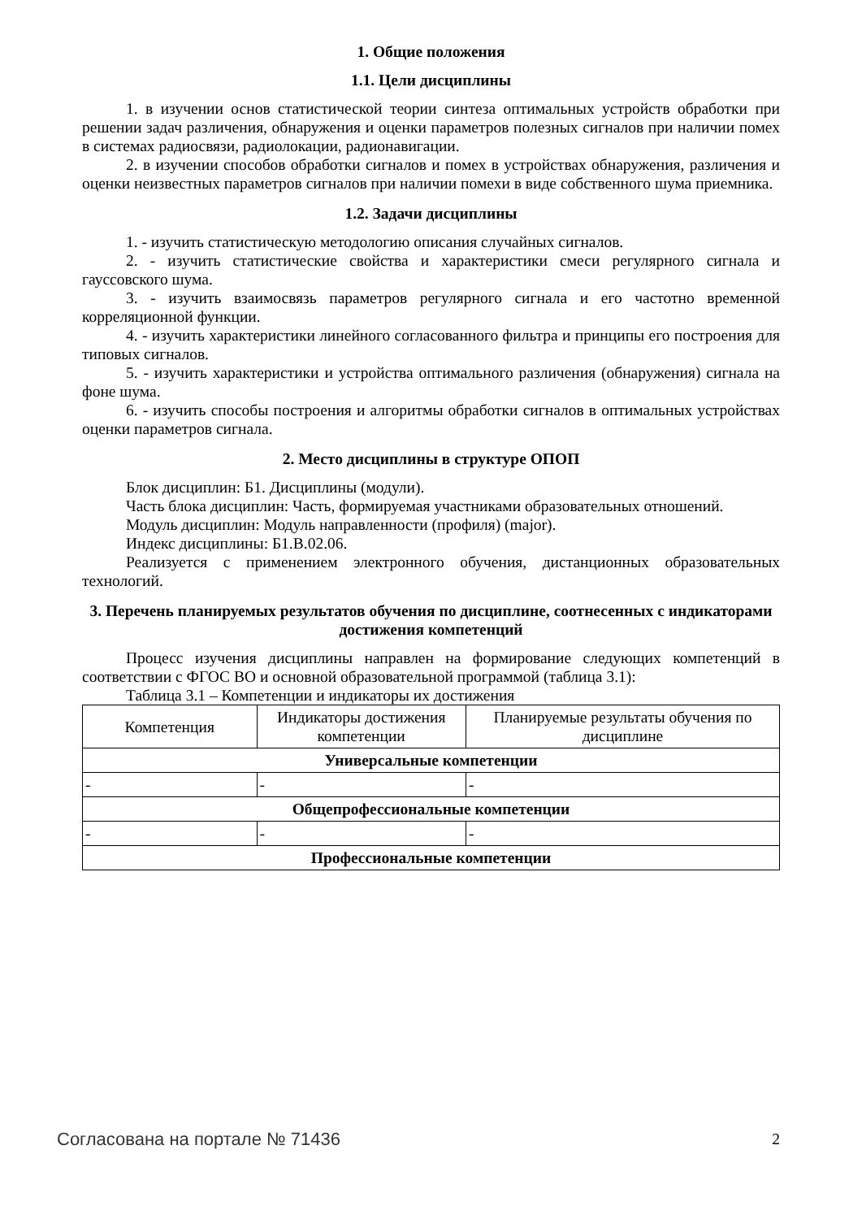1. Общие положения
1.1. Цели дисциплины
1. в изучении основ статистической теории синтеза оптимальных устройств обработки при решении задач различения, обнаружения и оценки параметров полезных сигналов при наличии помех в системах радиосвязи, радиолокации, радионавигации.
2. в изучении способов обработки сигналов и помех в устройствах обнаружения, различения и оценки неизвестных параметров сигналов при наличии помехи в виде собственного шума приемника.
1.2. Задачи дисциплины
1. - изучить статистическую методологию описания случайных сигналов.
2. - изучить статистические свойства и характеристики смеси регулярного сигнала и гауссовского шума.
3. - изучить взаимосвязь параметров регулярного сигнала и его частотно временной корреляционной функции.
4. - изучить характеристики линейного согласованного фильтра и принципы его построения для типовых сигналов.
5. - изучить характеристики и устройства оптимального различения (обнаружения) сигнала на фоне шума.
6. - изучить способы построения и алгоритмы обработки сигналов в оптимальных устройствах оценки параметров сигнала.
2. Место дисциплины в структуре ОПОП
Блок дисциплин: Б1. Дисциплины (модули).
Часть блока дисциплин: Часть, формируемая участниками образовательных отношений.
Модуль дисциплин: Модуль направленности (профиля) (major).
Индекс дисциплины: Б1.В.02.06.
Реализуется с применением электронного обучения, дистанционных образовательных технологий.
3. Перечень планируемых результатов обучения по дисциплине, соотнесенных с индикаторами достижения компетенций
Процесс изучения дисциплины направлен на формирование следующих компетенций в соответствии с ФГОС ВО и основной образовательной программой (таблица 3.1):
Таблица 3.1 – Компетенции и индикаторы их достижения
| Компетенция | Индикаторы достижения компетенции | Планируемые результаты обучения по дисциплине |
| --- | --- | --- |
| Универсальные компетенции | | |
| - | - | - |
| Общепрофессиональные компетенции | | |
| - | - | - |
| Профессиональные компетенции | | |
Согласована на портале № 71436 2